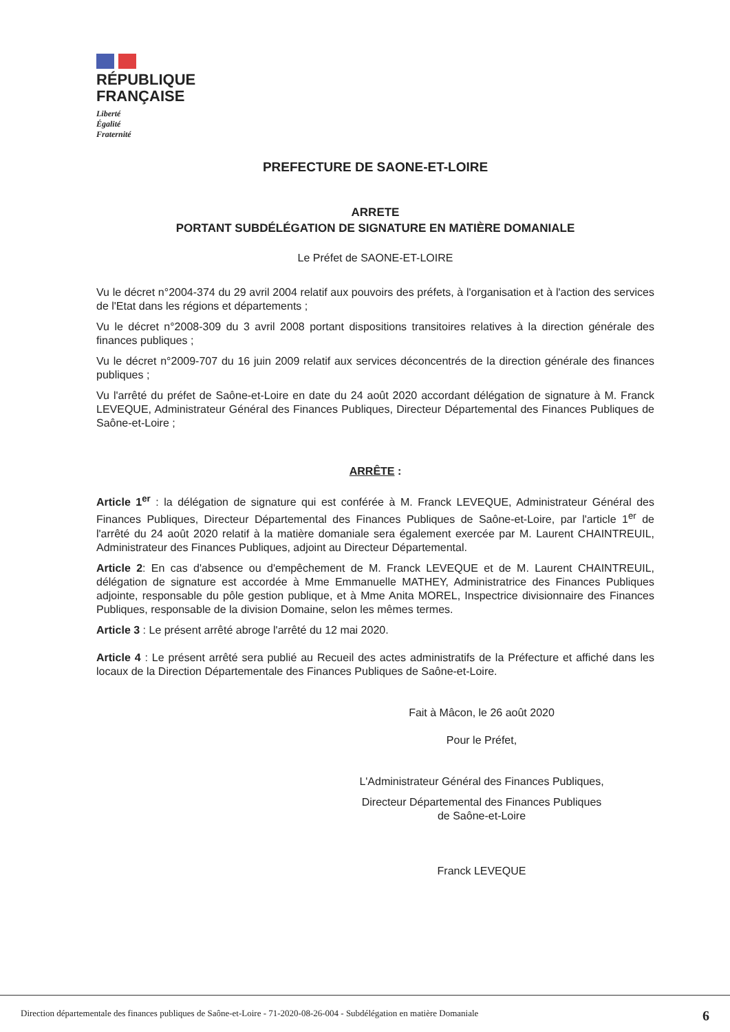RÉPUBLIQUE
FRANÇAISE
Liberté
Égalité
Fraternité
PREFECTURE DE SAONE-ET-LOIRE
ARRETE
PORTANT SUBDÉLÉGATION DE SIGNATURE EN MATIÈRE DOMANIALE
Le Préfet de SAONE-ET-LOIRE
Vu le décret n°2004-374 du 29 avril 2004 relatif aux pouvoirs des préfets, à l'organisation et à l'action des services de l'Etat dans les régions et départements ;
Vu le décret n°2008-309 du 3 avril 2008 portant dispositions transitoires relatives à la direction générale des finances publiques ;
Vu le décret n°2009-707 du 16 juin 2009 relatif aux services déconcentrés de la direction générale des finances publiques ;
Vu l'arrêté du préfet de Saône-et-Loire en date du 24 août 2020 accordant délégation de signature à M. Franck LEVEQUE, Administrateur Général des Finances Publiques, Directeur Départemental des Finances Publiques de Saône-et-Loire ;
ARRÊTE :
Article 1<sup>er</sup> : la délégation de signature qui est conférée à M. Franck LEVEQUE, Administrateur Général des Finances Publiques, Directeur Départemental des Finances Publiques de Saône-et-Loire, par l'article 1<sup>er</sup> de l'arrêté du 24 août 2020 relatif à la matière domaniale sera également exercée par M. Laurent CHAINTREUIL, Administrateur des Finances Publiques, adjoint au Directeur Départemental.
Article 2: En cas d'absence ou d'empêchement de M. Franck LEVEQUE et de M. Laurent CHAINTREUIL, délégation de signature est accordée à Mme Emmanuelle MATHEY, Administratrice des Finances Publiques adjointe, responsable du pôle gestion publique, et à Mme Anita MOREL, Inspectrice divisionnaire des Finances Publiques, responsable de la division Domaine, selon les mêmes termes.
Article 3 : Le présent arrêté abroge l'arrêté du 12 mai 2020.
Article 4 : Le présent arrêté sera publié au Recueil des actes administratifs de la Préfecture et affiché dans les locaux de la Direction Départementale des Finances Publiques de Saône-et-Loire.
Fait à Mâcon, le 26 août 2020
Pour le Préfet,
L'Administrateur Général des Finances Publiques,
Directeur Départemental des Finances Publiques
de Saône-et-Loire
Franck LEVEQUE
Direction départementale des finances publiques de Saône-et-Loire - 71-2020-08-26-004 - Subdélégation en matière Domaniale 6